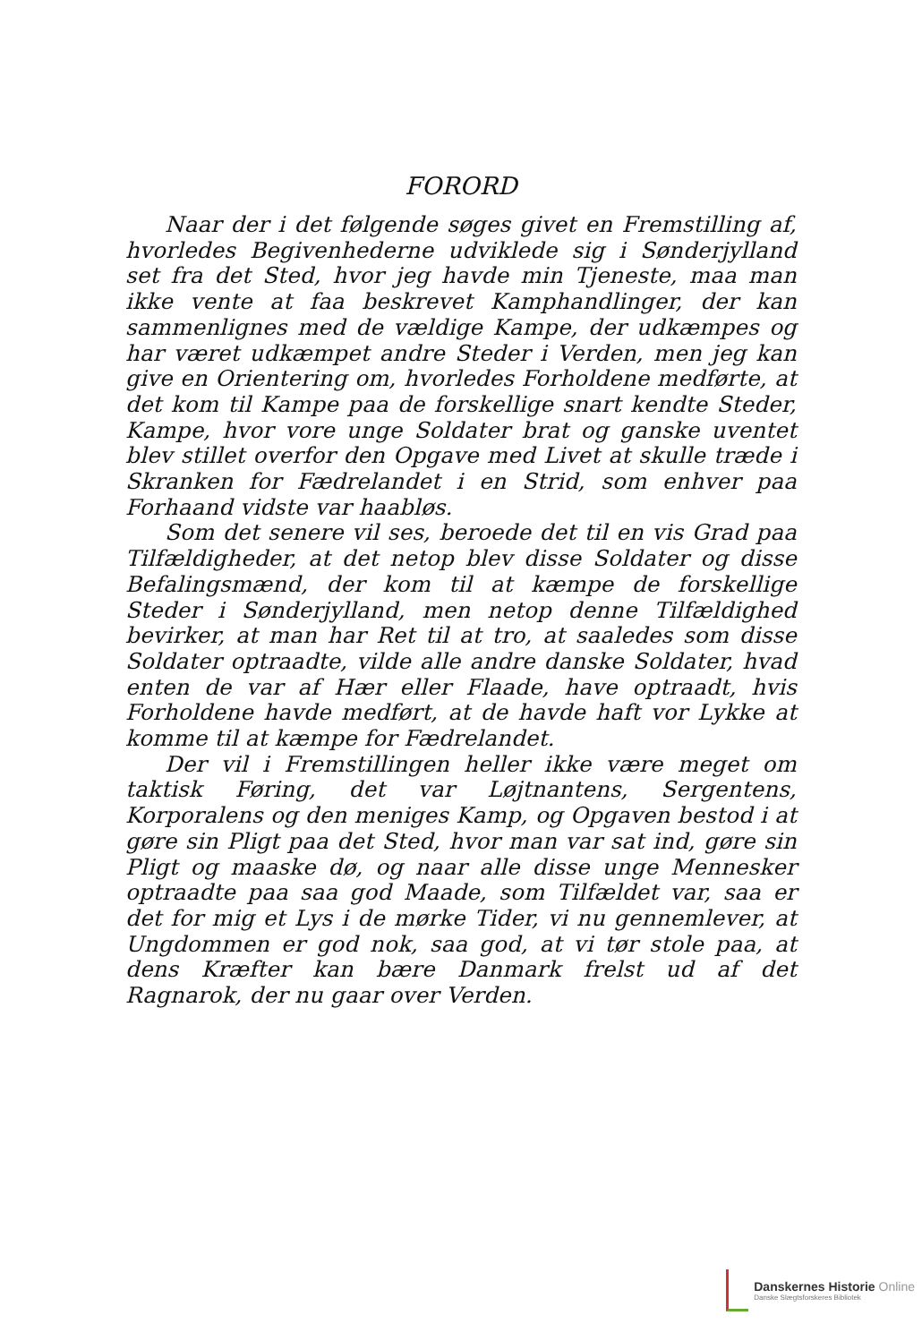FORORD
Naar der i det følgende søges givet en Fremstilling af, hvorledes Begivenhederne udviklede sig i Sønderjylland set fra det Sted, hvor jeg havde min Tjeneste, maa man ikke vente at faa beskrevet Kamphandlinger, der kan sammenlignes med de vældige Kampe, der udkæmpes og har været udkæmpet andre Steder i Verden, men jeg kan give en Orientering om, hvorledes Forholdene medførte, at det kom til Kampe paa de forskellige snart kendte Steder, Kampe, hvor vore unge Soldater brat og ganske uventet blev stillet overfor den Opgave med Livet at skulle træde i Skranken for Fædrelandet i en Strid, som enhver paa Forhaand vidste var haabløs.
Som det senere vil ses, beroede det til en vis Grad paa Tilfældigheder, at det netop blev disse Soldater og disse Befalingsmænd, der kom til at kæmpe de forskellige Steder i Sønderjylland, men netop denne Tilfældighed bevirker, at man har Ret til at tro, at saaledes som disse Soldater optraadte, vilde alle andre danske Soldater, hvad enten de var af Hær eller Flaade, have optraadt, hvis Forholdene havde medført, at de havde haft vor Lykke at komme til at kæmpe for Fædrelandet.
Der vil i Fremstillingen heller ikke være meget om taktisk Føring, det var Løjtnantens, Sergentens, Korporalens og den meniges Kamp, og Opgaven bestod i at gøre sin Pligt paa det Sted, hvor man var sat ind, gøre sin Pligt og maaske dø, og naar alle disse unge Mennesker optraadte paa saa god Maade, som Tilfældet var, saa er det for mig et Lys i de mørke Tider, vi nu gennemlever, at Ungdommen er god nok, saa god, at vi tør stole paa, at dens Kræfter kan bære Danmark frelst ud af det Ragnarok, der nu gaar over Verden.
Danskernes Historie Online
Danske Slægtsforskeres Bibliotek